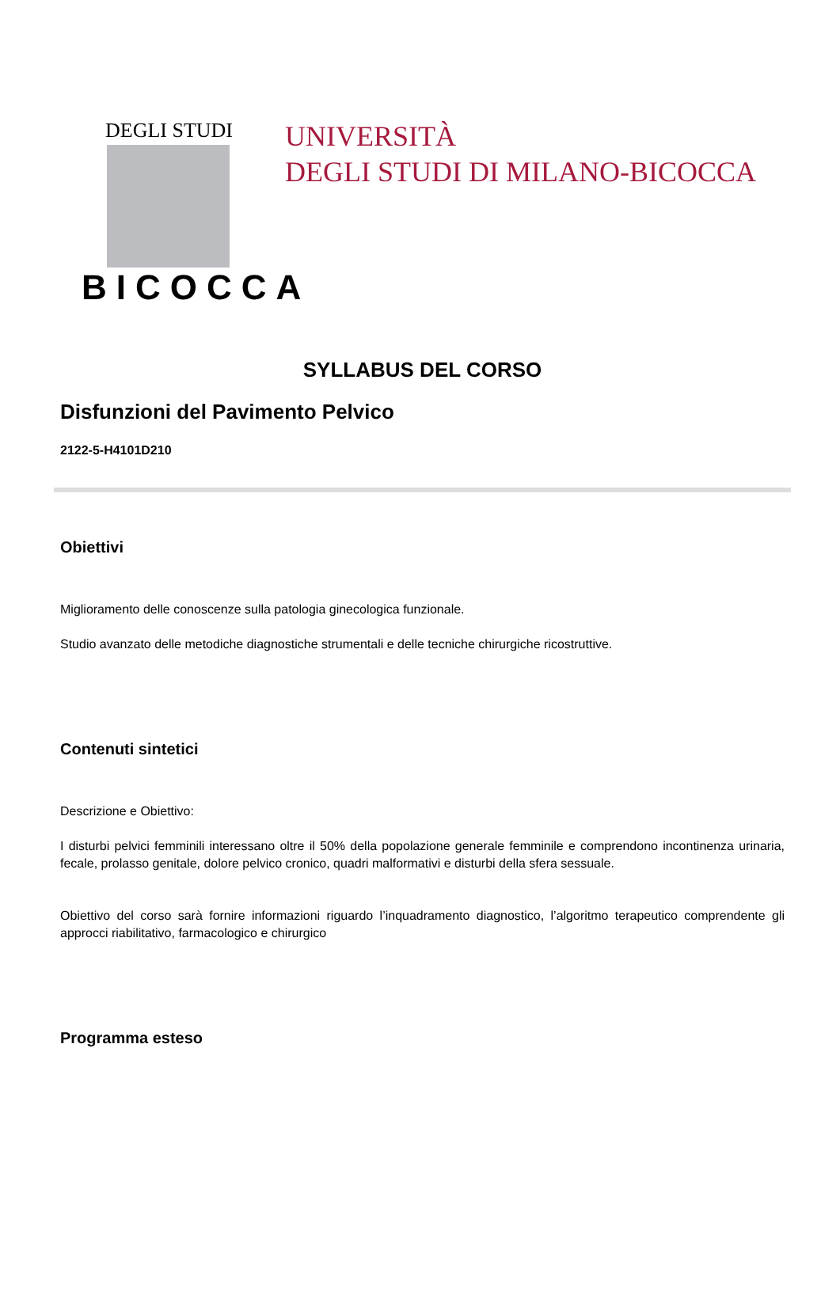DEGLI STUDI
BICOCCA
UNIVERSITÀ
DEGLI STUDI DI MILANO-BICOCCA
SYLLABUS DEL CORSO
Disfunzioni del Pavimento Pelvico
2122-5-H4101D210
Obiettivi
Miglioramento delle conoscenze sulla patologia ginecologica funzionale.
Studio avanzato delle metodiche diagnostiche strumentali e delle tecniche chirurgiche ricostruttive.
Contenuti sintetici
Descrizione e Obiettivo:
I disturbi pelvici femminili interessano oltre il 50% della popolazione generale femminile e comprendono incontinenza urinaria, fecale, prolasso genitale, dolore pelvico cronico, quadri malformativi e disturbi della sfera sessuale.
Obiettivo del corso sarà fornire informazioni riguardo l’inquadramento diagnostico, l’algoritmo terapeutico comprendente gli approcci riabilitativo, farmacologico e chirurgico
Programma esteso